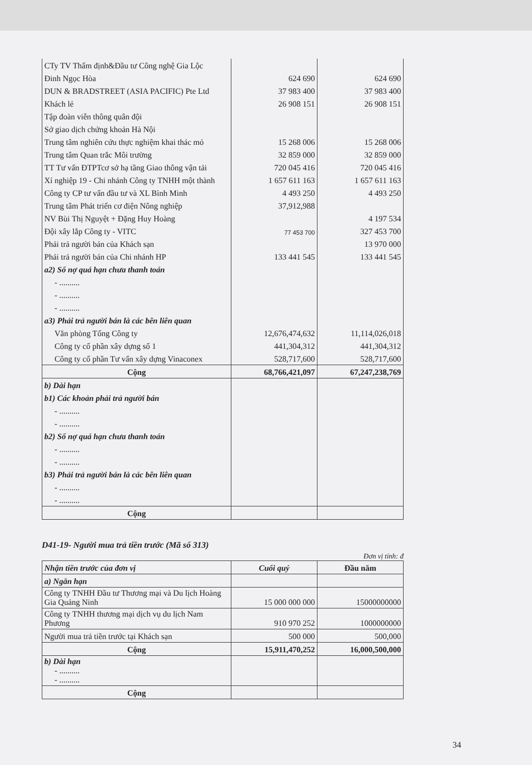| CTy TV Thẩm định&Đầu tư Công nghệ Gia Lộc | | |
| Đinh Ngọc Hòa | 624 690 | 624 690 |
| DUN & BRADSTREET (ASIA PACIFIC) Pte Ltd | 37 983 400 | 37 983 400 |
| Khách lẻ | 26 908 151 | 26 908 151 |
| Tập đoàn viễn thông quân đội | | |
| Sở giao dịch chứng khoán Hà Nội | | |
| Trung tâm nghiên cứu thực nghiệm khai thác mỏ | 15 268 006 | 15 268 006 |
| Trung tâm Quan trắc Môi trường | 32 859 000 | 32 859 000 |
| TT Tư vấn ĐTPTcơ sở hạ tầng Giao thông vận tải | 720 045 416 | 720 045 416 |
| Xí nghiệp 19 - Chi nhánh Công ty TNHH một thành | 1 657 611 163 | 1 657 611 163 |
| Công ty CP tư vấn đầu tư và XL Bình Minh | 4 493 250 | 4 493 250 |
| Trung tâm Phát triển cơ điện Nông nghiệp | 37,912,988 | |
| NV Bùi Thị Nguyệt + Đặng Huy Hoàng | | 4 197 534 |
| Đội xây lắp Công ty - VITC | 77 453 700 | 327 453 700 |
| Phải trả người bán của Khách sạn | | 13 970 000 |
| Phải trả người bán của Chi nhánh HP | 133 441 545 | 133 441 545 |
| a2) Số nợ quá hạn chưa thanh toán | | |
| - .......... | | |
| - .......... | | |
| - .......... | | |
| a3) Phải trả người bán là các bên liên quan | | |
| Văn phòng Tổng Công ty | 12,676,474,632 | 11,114,026,018 |
| Công ty cổ phần xây dựng số 1 | 441,304,312 | 441,304,312 |
| Công ty cổ phần Tư vấn xây dựng Vinaconex | 528,717,600 | 528,717,600 |
| Cộng | 68,766,421,097 | 67,247,238,769 |
| b) Dài hạn | | |
| b1) Các khoản phải trả người bán | | |
| - .......... | | |
| - .......... | | |
| b2) Số nợ quá hạn chưa thanh toán | | |
| - .......... | | |
| - .......... | | |
| b3) Phải trả người bán là các bên liên quan | | |
| - .......... | | |
| - .......... | | |
| Cộng | | |
D41-19- Người mua trả tiền trước (Mã số 313)
Đơn vị tính: đ
| Nhận tiền trước của đơn vị | Cuối quý | Đầu năm |
| --- | --- | --- |
| a) Ngắn hạn | | |
| Công ty TNHH Đầu tư Thương mại và Du lịch Hoàng Gia Quảng Ninh | 15 000 000 000 | 15000000000 |
| Công ty TNHH thương mại dịch vụ du lịch Nam Phương | 910 970 252 | 1000000000 |
| Người mua trả tiền trước tại Khách sạn | 500 000 | 500,000 |
| Cộng | 15,911,470,252 | 16,000,500,000 |
| b) Dài hạn - .......... - .......... | | |
| Cộng | | |
34